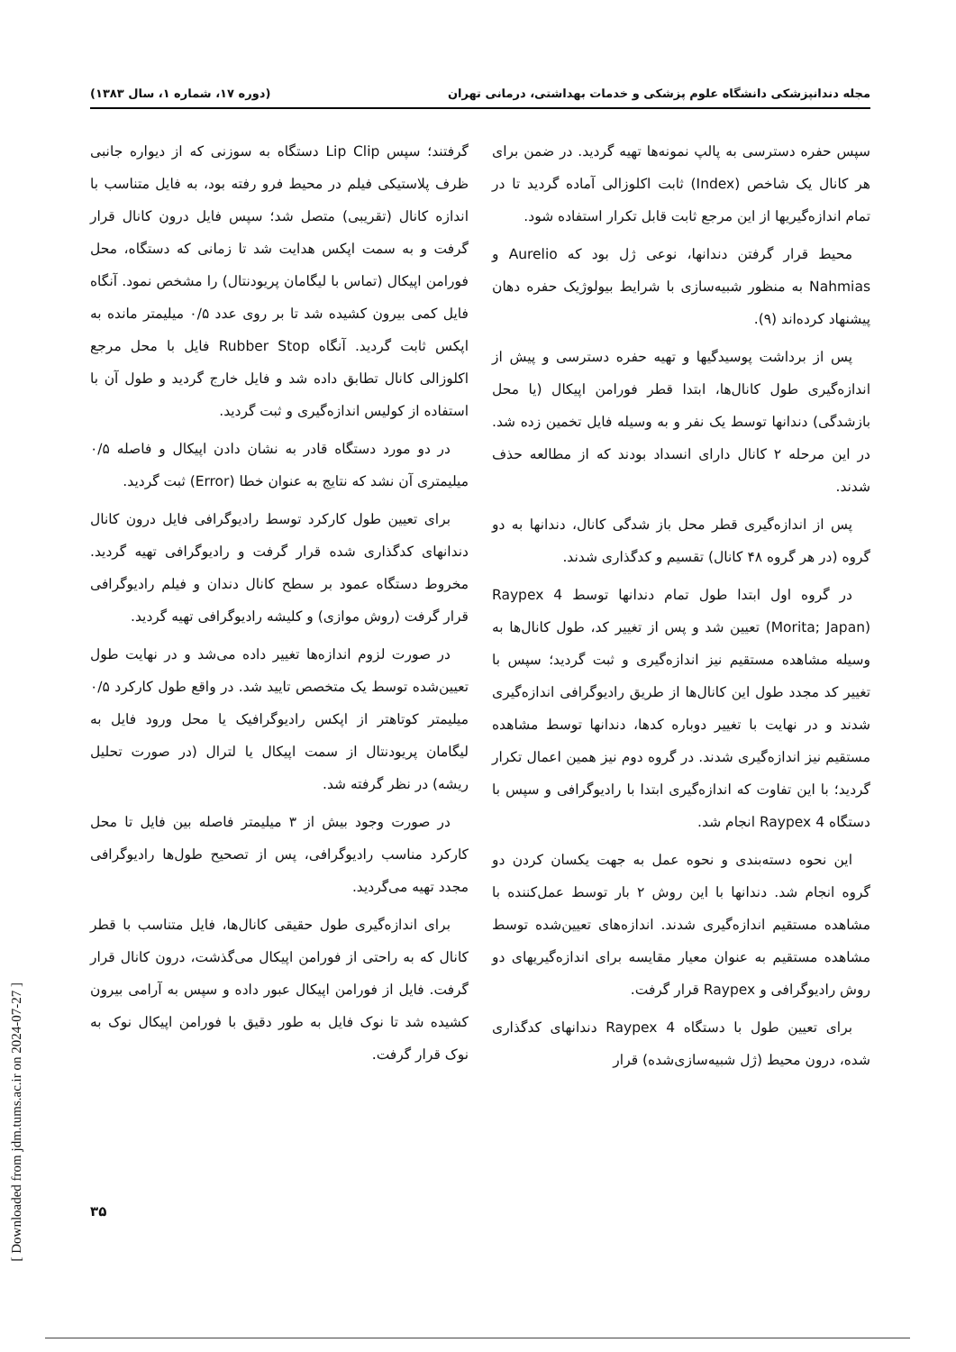مجله دندانپزشکی دانشگاه علوم پزشکی و خدمات بهداشتی، درمانی تهران (دوره ۱۷، شماره ۱، سال ۱۳۸۳)
سپس حفره دسترسی به پالپ نمونه‌ها تهیه گردید. در ضمن برای هر کانال یک شاخص (Index) ثابت اکلوزالی آماده گردید تا در تمام اندازه‌گیریها از این مرجع ثابت قابل تکرار استفاده شود.
محیط قرار گرفتن دندانها، نوعی ژل بود که Aurelio و Nahmias به منظور شبیه‌سازی با شرایط بیولوژیک حفره دهان پیشنهاد کرده‌اند (۹).
پس از برداشت پوسیدگیها و تهیه حفره دسترسی و پیش از اندازه‌گیری طول کانال‌ها، ابتدا قطر فورامن اپیکال (یا محل بازشدگی) دندانها توسط یک نفر و به وسیله فایل تخمین زده شد. در این مرحله ۲ کانال دارای انسداد بودند که از مطالعه حذف شدند.
پس از اندازه‌گیری قطر محل باز شدگی کانال، دندانها به دو گروه (در هر گروه ۴۸ کانال) تقسیم و کدگذاری شدند.
در گروه اول ابتدا طول تمام دندانها توسط Raypex 4 (Morita; Japan) تعیین شد و پس از تغییر کد، طول کانال‌ها به وسیله مشاهده مستقیم نیز اندازه‌گیری و ثبت گردید؛ سپس با تغییر کد مجدد طول این کانال‌ها از طریق رادیوگرافی اندازه‌گیری شدند و در نهایت با تغییر دوباره کدها، دندانها توسط مشاهده مستقیم نیز اندازه‌گیری شدند. در گروه دوم نیز همین اعمال تکرار گردید؛ با این تفاوت که اندازه‌گیری ابتدا با رادیوگرافی و سپس با دستگاه Raypex 4 انجام شد.
این نحوه دسته‌بندی و نحوه عمل به جهت یکسان کردن دو گروه انجام شد. دندانها با این روش ۲ بار توسط عمل‌کننده با مشاهده مستقیم اندازه‌گیری شدند. اندازه‌های تعیین‌شده توسط مشاهده مستقیم به عنوان معیار مقایسه برای اندازه‌گیریهای دو روش رادیوگرافی و Raypex قرار گرفت.
برای تعیین طول با دستگاه Raypex 4 دندانهای کدگذاری شده، درون محیط (ژل شبیه‌سازی‌شده) قرار
گرفتند؛ سپس Lip Clip دستگاه به سوزنی که از دیواره جانبی ظرف پلاستیکی فیلم در محیط فرو رفته بود، به فایل متناسب با اندازه کانال (تقریبی) متصل شد؛ سپس فایل درون کانال قرار گرفت و به سمت اپکس هدایت شد تا زمانی که دستگاه، محل فورامن اپیکال (تماس با لیگامان پریودنتال) را مشخص نمود. آنگاه فایل کمی بیرون کشیده شد تا بر روی عدد ۰/۵ میلیمتر مانده به اپکس ثابت گردید. آنگاه Rubber Stop فایل با محل مرجع اکلوزالی کانال تطابق داده شد و فایل خارج گردید و طول آن با استفاده از کولیس اندازه‌گیری و ثبت گردید.
در دو مورد دستگاه قادر به نشان دادن اپیکال و فاصله ۰/۵ میلیمتری آن نشد که نتایج به عنوان خطا (Error) ثبت گردید.
برای تعیین طول کارکرد توسط رادیوگرافی فایل درون کانال دندانهای کدگذاری شده قرار گرفت و رادیوگرافی تهیه گردید. مخروط دستگاه عمود بر سطح کانال دندان و فیلم رادیوگرافی قرار گرفت (روش موازی) و کلیشه رادیوگرافی تهیه گردید.
در صورت لزوم اندازه‌ها تغییر داده می‌شد و در نهایت طول تعیین‌شده توسط یک متخصص تایید شد. در واقع طول کارکرد ۰/۵ میلیمتر کوتاهتر از اپکس رادیوگرافیک یا محل ورود فایل به لیگامان پریودنتال از سمت اپیکال یا لترال (در صورت تحلیل ریشه) در نظر گرفته شد.
در صورت وجود بیش از ۳ میلیمتر فاصله بین فایل تا محل کارکرد مناسب رادیوگرافی، پس از تصحیح طول‌ها رادیوگرافی مجدد تهیه می‌گردید.
برای اندازه‌گیری طول حقیقی کانال‌ها، فایل متناسب با قطر کانال که به راحتی از فورامن اپیکال می‌گذشت، درون کانال قرار گرفت. فایل از فورامن اپیکال عبور داده و سپس به آرامی بیرون کشیده شد تا نوک فایل به طور دقیق با فورامن اپیکال نوک به نوک قرار گرفت.
۳۵
[ Downloaded from jdm.tums.ac.ir on 2024-07-27 ]